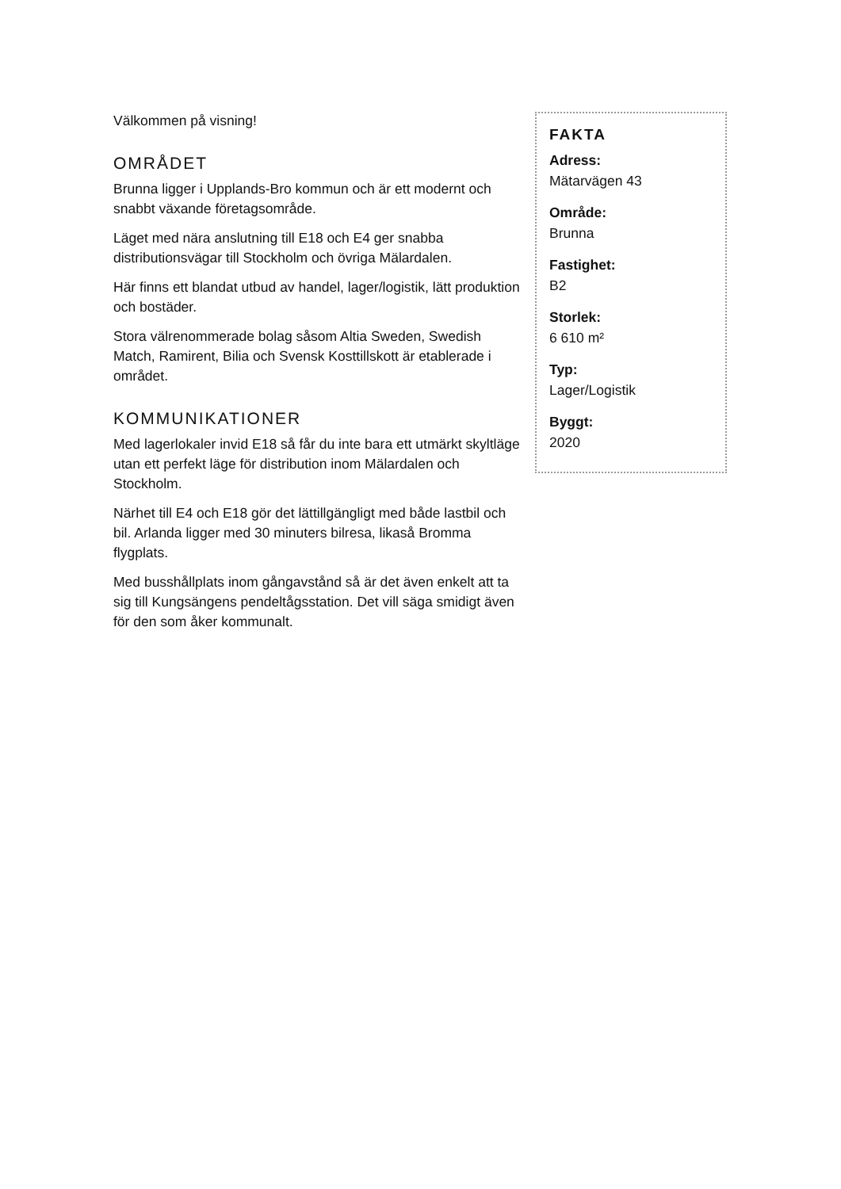Välkommen på visning!
OMRÅDET
Brunna ligger i Upplands-Bro kommun och är ett modernt och snabbt växande företagsområde.
Läget med nära anslutning till E18 och E4 ger snabba distributionsvägar till Stockholm och övriga Mälardalen.
Här finns ett blandat utbud av handel, lager/logistik, lätt produktion och bostäder.
Stora välrenommerade bolag såsom Altia Sweden, Swedish Match, Ramirent, Bilia och Svensk Kosttillskott är etablerade i området.
KOMMUNIKATIONER
Med lagerlokaler invid E18 så får du inte bara ett utmärkt skyltläge utan ett perfekt läge för distribution inom Mälardalen och Stockholm.
Närhet till E4 och E18 gör det lättillgängligt med både lastbil och bil. Arlanda ligger med 30 minuters bilresa, likaså Bromma flygplats.
Med busshållplats inom gångavstånd så är det även enkelt att ta sig till Kungsängens pendeltågsstation. Det vill säga smidigt även för den som åker kommunalt.
FAKTA
Adress:
Mätarvägen 43
Område:
Brunna
Fastighet:
B2
Storlek:
6 610 m²
Typ:
Lager/Logistik
Byggt:
2020